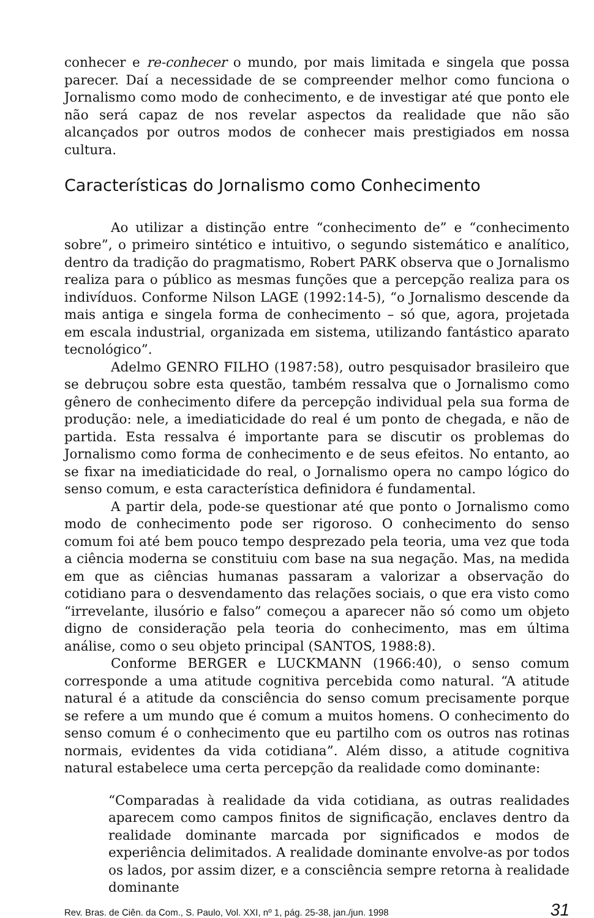conhecer e re-conhecer o mundo, por mais limitada e singela que possa parecer. Daí a necessidade de se compreender melhor como funciona o Jornalismo como modo de conhecimento, e de investigar até que ponto ele não será capaz de nos revelar aspectos da realidade que não são alcançados por outros modos de conhecer mais prestigiados em nossa cultura.
Características do Jornalismo como Conhecimento
Ao utilizar a distinção entre “conhecimento de” e “conhecimento sobre”, o primeiro sintético e intuitivo, o segundo sistemático e analítico, dentro da tradição do pragmatismo, Robert PARK observa que o Jornalismo realiza para o público as mesmas funções que a percepção realiza para os indivíduos. Conforme Nilson LAGE (1992:14-5), “o Jornalismo descende da mais antiga e singela forma de conhecimento – só que, agora, projetada em escala industrial, organizada em sistema, utilizando fantástico aparato tecnológico”.
Adelmo GENRO FILHO (1987:58), outro pesquisador brasileiro que se debruçou sobre esta questão, também ressalva que o Jornalismo como gênero de conhecimento difere da percepção individual pela sua forma de produção: nele, a imediaticidade do real é um ponto de chegada, e não de partida. Esta ressalva é importante para se discutir os problemas do Jornalismo como forma de conhecimento e de seus efeitos. No entanto, ao se fixar na imediaticidade do real, o Jornalismo opera no campo lógico do senso comum, e esta característica definidora é fundamental.
A partir dela, pode-se questionar até que ponto o Jornalismo como modo de conhecimento pode ser rigoroso. O conhecimento do senso comum foi até bem pouco tempo desprezado pela teoria, uma vez que toda a ciência moderna se constituiu com base na sua negação. Mas, na medida em que as ciências humanas passaram a valorizar a observação do cotidiano para o desvendamento das relações sociais, o que era visto como “irrevelante, ilusório e falso” começou a aparecer não só como um objeto digno de consideração pela teoria do conhecimento, mas em última análise, como o seu objeto principal (SANTOS, 1988:8).
Conforme BERGER e LUCKMANN (1966:40), o senso comum corresponde a uma atitude cognitiva percebida como natural. “A atitude natural é a atitude da consciência do senso comum precisamente porque se refere a um mundo que é comum a muitos homens. O conhecimento do senso comum é o conhecimento que eu partilho com os outros nas rotinas normais, evidentes da vida cotidiana”. Além disso, a atitude cognitiva natural estabelece uma certa percepção da realidade como dominante:
“Comparadas à realidade da vida cotidiana, as outras realidades aparecem como campos finitos de significação, enclaves dentro da realidade dominante marcada por significados e modos de experiência delimitados. A realidade dominante envolve-as por todos os lados, por assim dizer, e a consciência sempre retorna à realidade dominante
Rev. Bras. de Ciên. da Com., S. Paulo, Vol. XXI, nº 1, pág. 25-38, jan./jun. 1998 31